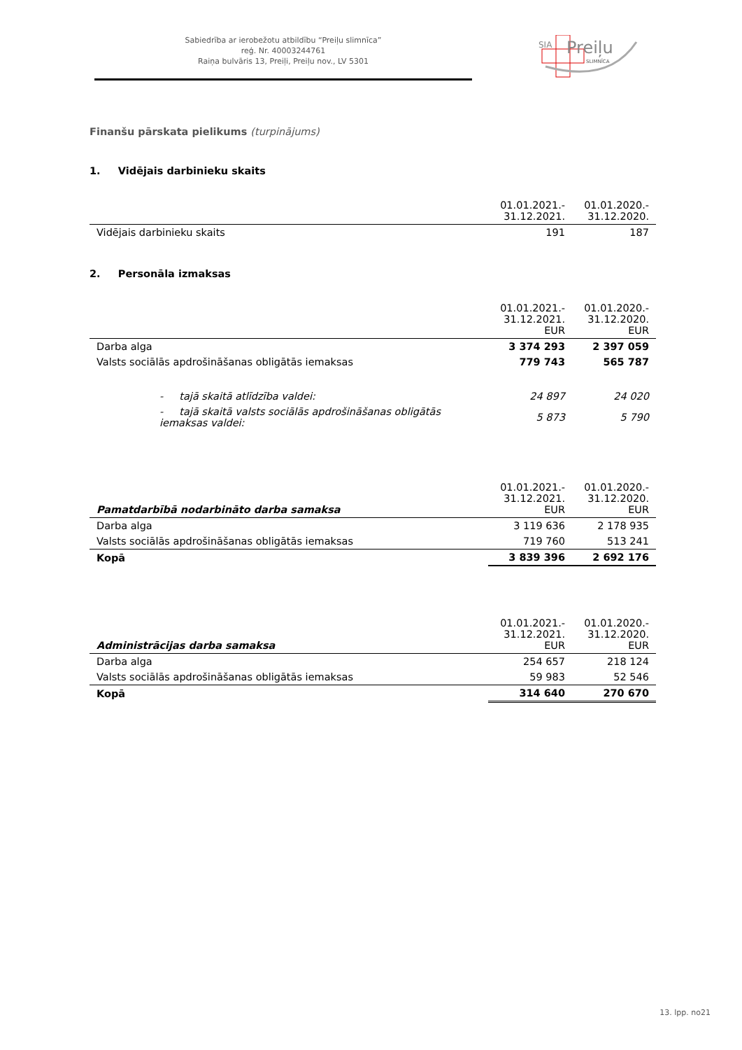Sabiedrība ar ierobežotu atbildību “Preiļu slimnīca”
reģ. Nr. 40003244761
Raiņa bulvāris 13, Preiļi, Preiļu nov., LV 5301
SIA
Preiļu
SLIMNĪCA
Finanšu pārskata pielikums (turpinājums)
1. Vidējais darbinieku skaits
| | 01.01.2021.- 31.12.2021. | 01.01.2020.- 31.12.2020. |
| --- | --- | --- |
| Vidējais darbinieku skaits | 191 | 187 |
2. Personāla izmaksas
| | 01.01.2021.- 31.12.2021. EUR | 01.01.2020.- 31.12.2020. EUR |
| --- | --- | --- |
| Darba alga | 3 374 293 | 2 397 059 |
| Valsts sociālās apdrošināšanas obligātās iemaksas | 779 743 | 565 787 |
| - tajā skaitā atlīdzība valdei: | 24 897 | 24 020 |
| - tajā skaitā valsts sociālās apdrošināšanas obligātās iemaksas valdei: | 5 873 | 5 790 |
| Pamatdarbībā nodarbināto darba samaksa | 01.01.2021.- 31.12.2021. EUR | 01.01.2020.- 31.12.2020. EUR |
| --- | --- | --- |
| Darba alga | 3 119 636 | 2 178 935 |
| Valsts sociālās apdrošināšanas obligātās iemaksas | 719 760 | 513 241 |
| Kopā | 3 839 396 | 2 692 176 |
| Administrācijas darba samaksa | 01.01.2021.- 31.12.2021. EUR | 01.01.2020.- 31.12.2020. EUR |
| --- | --- | --- |
| Darba alga | 254 657 | 218 124 |
| Valsts sociālās apdrošināšanas obligātās iemaksas | 59 983 | 52 546 |
| Kopā | 314 640 | 270 670 |
13. lpp. no21